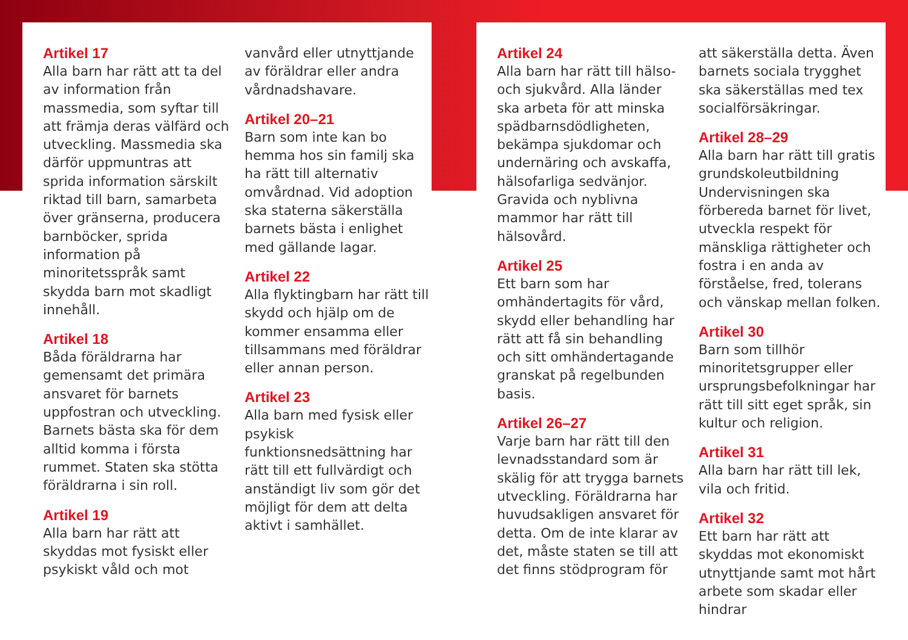Artikel 17
Alla barn har rätt att ta del av information från massmedia, som syftar till att främja deras välfärd och utveckling. Massmedia ska därför uppmuntras att sprida information särskilt riktad till barn, samarbeta över gränserna, producera barnböcker, sprida information på minoritetsspråk samt skydda barn mot skadligt innehåll.
Artikel 18
Båda föräldrarna har gemensamt det primära ansvaret för barnets uppfostran och utveckling. Barnets bästa ska för dem alltid komma i första rummet. Staten ska stötta föräldrarna i sin roll.
Artikel 19
Alla barn har rätt att skyddas mot fysiskt eller psykiskt våld och mot
vanvård eller utnyttjande av föräldrar eller andra vårdnadshavare.
Artikel 20–21
Barn som inte kan bo hemma hos sin familj ska ha rätt till alternativ omvårdnad. Vid adoption ska staterna säkerställa barnets bästa i enlighet med gällande lagar.
Artikel 22
Alla flyktingbarn har rätt till skydd och hjälp om de kommer ensamma eller tillsammans med föräldrar eller annan person.
Artikel 23
Alla barn med fysisk eller psykisk funktionsnedsättning har rätt till ett fullvärdigt och anständigt liv som gör det möjligt för dem att delta aktivt i samhället.
Artikel 24
Alla barn har rätt till hälso- och sjukvård. Alla länder ska arbeta för att minska spädbarnsdödligheten, bekämpa sjukdomar och undernäring och avskaffa, hälsofarliga sedvänjor. Gravida och nyblivna mammor har rätt till hälsovård.
Artikel 25
Ett barn som har omhändertagits för vård, skydd eller behandling har rätt att få sin behandling och sitt omhändertagande granskat på regelbunden basis.
Artikel 26–27
Varje barn har rätt till den levnadsstandard som är skälig för att trygga barnets utveckling. Föräldrarna har huvudsakligen ansvaret för detta. Om de inte klarar av det, måste staten se till att det finns stödprogram för
att säkerställa detta. Även barnets sociala trygghet ska säkerställas med tex socialförsäkringar.
Artikel 28–29
Alla barn har rätt till gratis grundskoleutbildning Undervisningen ska förbereda barnet för livet, utveckla respekt för mänskliga rättigheter och fostra i en anda av förståelse, fred, tolerans och vänskap mellan folken.
Artikel 30
Barn som tillhör minoritetsgrupper eller ursprungsbefolkningar har rätt till sitt eget språk, sin kultur och religion.
Artikel 31
Alla barn har rätt till lek, vila och fritid.
Artikel 32
Ett barn har rätt att skyddas mot ekonomiskt utnyttjande samt mot hårt arbete som skadar eller hindrar